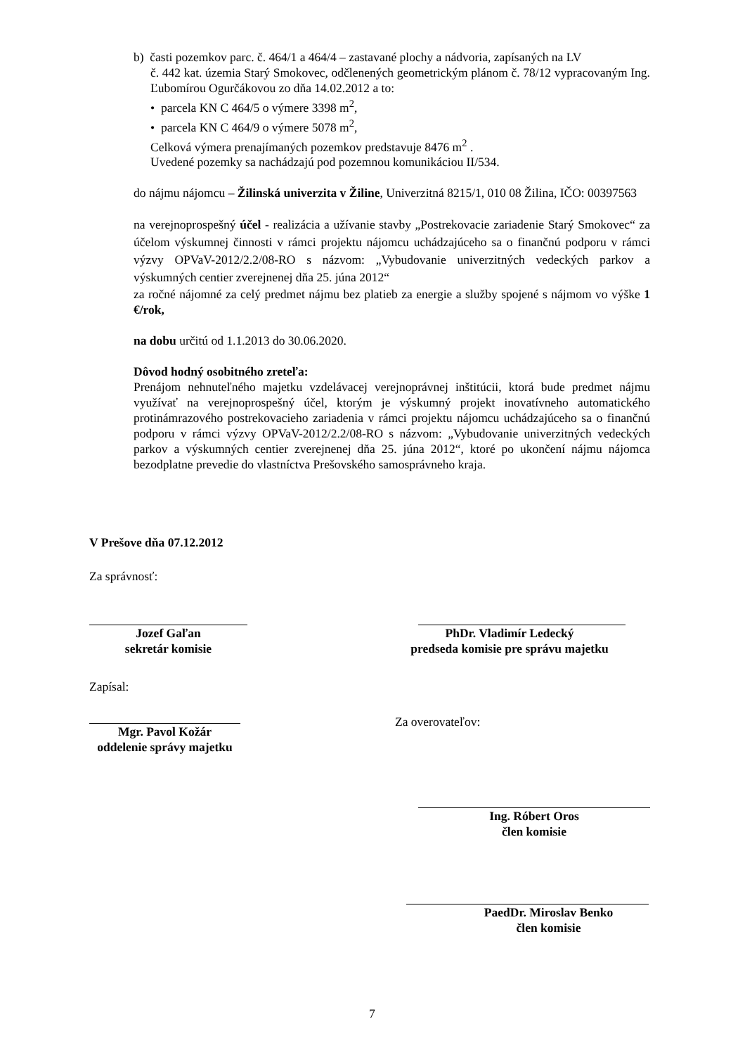b) časti pozemkov parc. č. 464/1 a 464/4 – zastavané plochy a nádvoria, zapísaných na LV
č. 442 kat. územia Starý Smokovec, odčlenených geometrickým plánom č. 78/12 vypracovaným Ing. Ľubomírou Ogurčákovou zo dňa 14.02.2012 a to:
• parcela KN C 464/5 o výmere 3398 m<sup>2</sup>,
• parcela KN C 464/9 o výmere 5078 m<sup>2</sup>,
Celková výmera prenajímaných pozemkov predstavuje 8476 m<sup>2</sup> .
Uvedené pozemky sa nachádzajú pod pozemnou komunikáciou II/534.
do nájmu nájomcu – Žilinská univerzita v Žiline, Univerzitná 8215/1, 010 08 Žilina, IČO: 00397563
na verejnoprospešný účel - realizácia a užívanie stavby „Postrekovacie zariadenie Starý Smokovec“ za účelom výskumnej činnosti v rámci projektu nájomcu uchádzajúceho sa o finančnú podporu v rámci výzvy OPVaV-2012/2.2/08-RO s názvom: „Vybudovanie univerzitných vedeckých parkov a výskumných centier zverejnenej dňa 25. júna 2012“
za ročné nájomné za celý predmet nájmu bez platieb za energie a služby spojené s nájmom vo výške 1 €/rok,
na dobu určitú od 1.1.2013 do 30.06.2020.
Dôvod hodný osobitného zreteľa:
Prenájom nehnuteľného majetku vzdelávacej verejnoprávnej inštitúcii, ktorá bude predmet nájmu využívať na verejnoprospešný účel, ktorým je výskumný projekt inovatívneho automatického protinámrazového postrekovacieho zariadenia v rámci projektu nájomcu uchádzajúceho sa o finančnú podporu v rámci výzvy OPVaV-2012/2.2/08-RO s názvom: „Vybudovanie univerzitných vedeckých parkov a výskumných centier zverejnenej dňa 25. júna 2012“, ktoré po ukončení nájmu nájomca bezodplatne prevedie do vlastníctva Prešovského samosprávneho kraja.
V Prešove dňa 07.12.2012
Za správnosť:
Jozef Gaľan
sekretár komisie
PhDr. Vladimír Ledecký
predseda komisie pre správu majetku
Zapísal:
Za overovateľov:
Mgr. Pavol Kožár
oddelenie správy majetku
Ing. Róbert Oros
člen komisie
PaedDr. Miroslav Benko
člen komisie
7